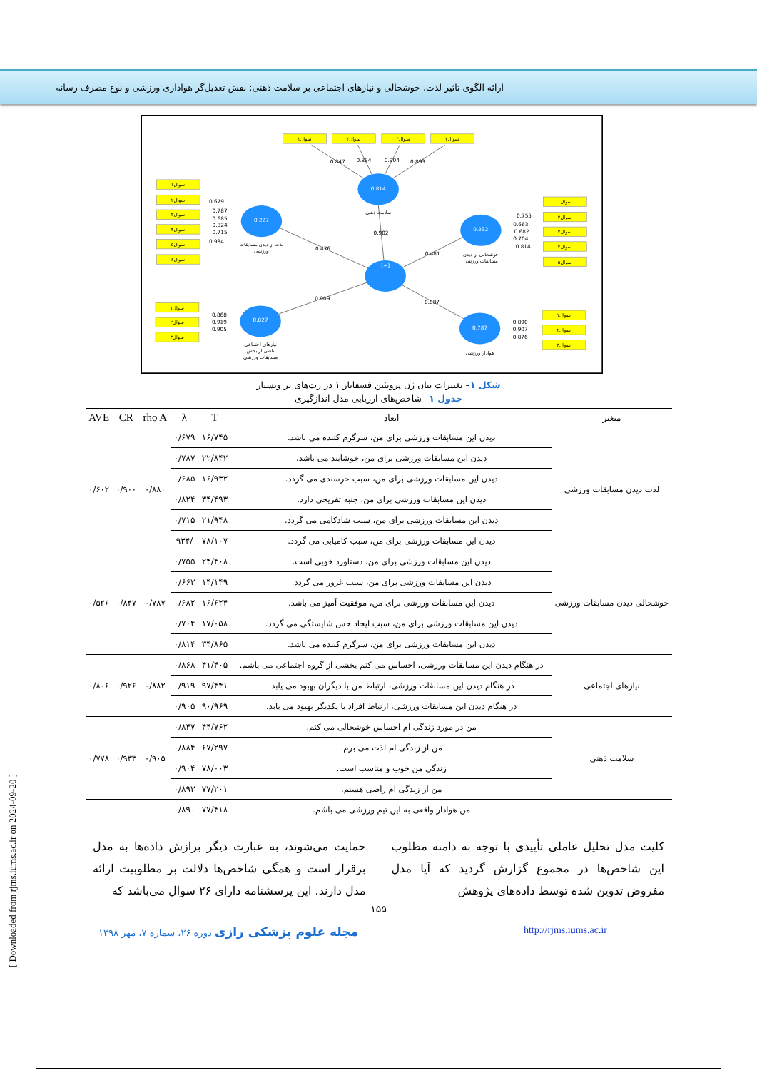ارائه الگوی تاثیر لذت، خوشحالی و نیازهای اجتماعی بر سلامت ذهنی: نقش تعدیل‌گر هواداری ورزشی و نوع مصرف رسانه
0.814
0.227
0.232
[+]
0.827
0.787
سوال۱
سوال۲
سوال۳
سوال۴
سوال۱
سوال۲
سوال۳
سوال۴
سوال۵
سوال۶
سوال۱
سوال۲
سوال۳
سوال۴
سوال۵
سوال۱
سوال۲
سوال۳
سوال۱
سوال۲
سوال۳
سلامت ذهنی
لذت از دیدن مسابقات
ورزشی
خوشحالی از دیدن
مسابقات ورزشی
نیازهای اجتماعی
ناشی از بخش
مسابقات ورزشی
هوادار ورزشی
0.847
0.884
0.904
0.893
0.679
0.787
0.685
0.824
0.715
0.934
0.755
0.663
0.682
0.704
0.814
0.868
0.919
0.905
0.890
0.907
0.876
0.902
0.476
0.481
0.909
0.887
شکل ۱– تغییرات بیان ژن پروتئین فسفاتاز ۱ در رت‌های نر ویستار
جدول ۱– شاخص‌های ارزیابی مدل اندازگیری
| متغیر | ابعاد | T | λ | rho A | CR | AVE |
| --- | --- | --- | --- | --- | --- | --- |
| لذت دیدن مسابقات ورزشی | دیدن این مسابقات ورزشی برای من، سرگرم کننده می باشد. | ۱۶/۷۴۵ | ۰/۶۷۹ | ۰/۸۸۰ | ۰/۹۰۰ | ۰/۶۰۲ |
| | دیدن این مسابقات ورزشی برای من، خوشایند می باشد. | ۲۲/۸۴۲ | ۰/۷۸۷ | | | |
| | دیدن این مسابقات ورزشی برای من، سبب خرسندی می گردد. | ۱۶/۹۳۲ | ۰/۶۸۵ | | | |
| | دیدن این مسابقات ورزشی برای من، جنبه تفریحی دارد. | ۳۴/۴۹۳ | ۰/۸۲۴ | | | |
| | دیدن این مسابقات ورزشی برای من، سبب شادکامی می گردد. | ۲۱/۹۴۸ | ۰/۷۱۵ | | | |
| | دیدن این مسابقات ورزشی برای من، سبب کامیابی می گردد. | ۷۸/۱۰۷ | /۹۳۴ | | | |
| خوشحالی دیدن مسابقات ورزشی | دیدن این مسابقات ورزشی برای من، دستاورد خوبی است. | ۲۴/۴۰۸ | ۰/۷۵۵ | ۰/۷۸۷ | ۰/۸۴۷ | ۰/۵۲۶ |
| | دیدن این مسابقات ورزشی برای من، سبب غرور می گردد. | ۱۴/۱۴۹ | ۰/۶۶۳ | | | |
| | دیدن این مسابقات ورزشی برای من، موفقیت آمیز می باشد. | ۱۶/۶۲۴ | ۰/۶۸۲ | | | |
| | دیدن این مسابقات ورزشی برای من، سبب ایجاد حس شایستگی می گردد. | ۱۷/۰۵۸ | ۰/۷۰۴ | | | |
| | دیدن این مسابقات ورزشی برای من، سرگرم کننده می باشد. | ۳۴/۸۶۵ | ۰/۸۱۴ | | | |
| نیازهای اجتماعی | در هنگام دیدن این مسابقات ورزشی، احساس می کنم بخشی از گروه اجتماعی می باشم. | ۴۱/۴۰۵ | ۰/۸۶۸ | ۰/۸۸۲ | ۰/۹۲۶ | ۰/۸۰۶ |
| | در هنگام دیدن این مسابقات ورزشی، ارتباط من با دیگران بهبود می یابد. | ۹۷/۴۴۱ | ۰/۹۱۹ | | | |
| | در هنگام دیدن این مسابقات ورزشی، ارتباط افراد با یکدیگر بهبود می یابد. | ۹۰/۹۶۹ | ۰/۹۰۵ | | | |
| سلامت ذهنی | من در مورد زندگی ام احساس خوشحالی می کنم. | ۴۴/۷۶۲ | ۰/۸۴۷ | ۰/۹۰۵ | ۰/۹۳۳ | ۰/۷۷۸ |
| | من از زندگی ام لذت می برم. | ۶۷/۲۹۷ | ۰/۸۸۴ | | | |
| | زندگی من خوب و مناسب است. | ۷۸/۰۰۳ | ۰/۹۰۴ | | | |
| | من از زندگی ام راضی هستم. | ۷۷/۲۰۱ | ۰/۸۹۳ | | | |
| | من هوادار واقعی به این تیم ورزشی می باشم. | ۷۷/۴۱۸ | ۰/۸۹۰ | | | |
کلیت مدل تحلیل عاملی تأییدی با توجه به دامنه مطلوب این شاخص‌ها در مجموع گزارش گردید که آیا مدل مفروض تدوین شده توسط داده‌های پژوهش
حمایت می‌شوند، به عبارت دیگر برازش داده‌ها به مدل برقرار است و همگی شاخص‌ها دلالت بر مطلوبیت ارائه مدل دارند. این پرسشنامه دارای ۲۶ سوال می‌باشد که
۱۵۵
مجله علوم پزشکی رازی دوره ۲۶، شماره ۷، مهر ۱۳۹۸ http://rjms.iums.ac.ir
[ Downloaded from rjms.iums.ac.ir on 2024-09-20 ]